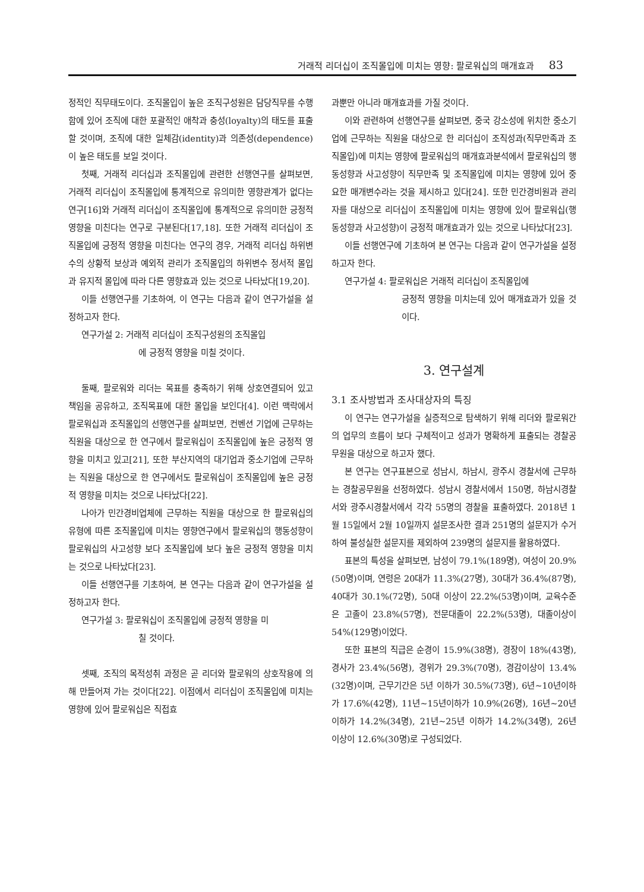거래적 리더십이 조직몰입에 미치는 영향: 팔로워십의 매개효과 83
정적인 직무태도이다. 조직몰입이 높은 조직구성원은 담당직무를 수행함에 있어 조직에 대한 포괄적인 애착과 충성(loyalty)의 태도를 표출할 것이며, 조직에 대한 일체감(identity)과 의존성(dependence)이 높은 태도를 보일 것이다.
첫째, 거래적 리더십과 조직몰입에 관련한 선행연구를 살펴보면, 거래적 리더십이 조직몰입에 통계적으로 유의미한 영향관계가 없다는 연구[16]와 거래적 리더십이 조직몰입에 통계적으로 유의미한 긍정적 영향을 미친다는 연구로 구분된다[17,18]. 또한 거래적 리더십이 조직몰입에 긍정적 영향을 미친다는 연구의 경우, 거래적 리더십 하위변수의 상황적 보상과 예외적 관리가 조직몰입의 하위변수 정서적 몰입과 유지적 몰입에 따라 다른 영향효과 있는 것으로 나타났다[19,20].
이들 선행연구를 기초하여, 이 연구는 다음과 같이 연구가설을 설정하고자 한다.
연구가설 2: 거래적 리더십이 조직구성원의 조직몰입
에 긍정적 영향을 미칠 것이다.
둘째, 팔로워와 리더는 목표를 충족하기 위해 상호연결되어 있고 책임을 공유하고, 조직목표에 대한 몰입을 보인다[4]. 이런 맥락에서 팔로워십과 조직몰입의 선행연구를 살펴보면, 컨벤션 기업에 근무하는 직원을 대상으로 한 연구에서 팔로워십이 조직몰입에 높은 긍정적 영향을 미치고 있고[21], 또한 부산지역의 대기업과 중소기업에 근무하는 직원을 대상으로 한 연구에서도 팔로워십이 조직몰입에 높은 긍정적 영향을 미치는 것으로 나타났다[22].
나아가 민간경비업체에 근무하는 직원을 대상으로 한 팔로워십의 유형에 따른 조직몰입에 미치는 영향연구에서 팔로워십의 행동성향이 팔로워십의 사고성향 보다 조직몰입에 보다 높은 긍정적 영향을 미치는 것으로 나타났다[23].
이들 선행연구를 기초하여, 본 연구는 다음과 같이 연구가설을 설정하고자 한다.
연구가설 3: 팔로워십이 조직몰입에 긍정적 영향을 미
칠 것이다.
셋째, 조직의 목적성취 과정은 곧 리더와 팔로워의 상호작용에 의해 만들어져 가는 것이다[22]. 이점에서 리더십이 조직몰입에 미치는 영향에 있어 팔로워십은 직접효
과뿐만 아니라 매개효과를 가질 것이다.
이와 관련하여 선행연구를 살펴보면, 중국 강소성에 위치한 중소기업에 근무하는 직원을 대상으로 한 리더십이 조직성과(직무만족과 조직몰입)에 미치는 영향에 팔로워십의 매개효과분석에서 팔로워십의 행동성향과 사고성향이 직무만족 및 조직몰입에 미치는 영향에 있어 중요한 매개변수라는 것을 제시하고 있다[24]. 또한 민간경비원과 관리자를 대상으로 리더십이 조직몰입에 미치는 영향에 있어 팔로워십(행동성향과 사고성향)이 긍정적 매개효과가 있는 것으로 나타났다[23].
이들 선행연구에 기초하여 본 연구는 다음과 같이 연구가설을 설정하고자 한다.
연구가설 4: 팔로워십은 거래적 리더십이 조직몰입에
긍정적 영향을 미치는데 있어 매개효과가 있을 것이다.
3. 연구설계
3.1 조사방법과 조사대상자의 특징
이 연구는 연구가설을 실증적으로 탐색하기 위해 리더와 팔로워간의 업무의 흐름이 보다 구체적이고 성과가 명확하게 표출되는 경찰공무원을 대상으로 하고자 했다.
본 연구는 연구표본으로 성남시, 하남시, 광주시 경찰서에 근무하는 경찰공무원을 선정하였다. 성남시 경찰서에서 150명, 하남시경찰서와 광주시경찰서에서 각각 55명의 경찰을 표출하였다. 2018년 1월 15일에서 2월 10일까지 설문조사한 결과 251명의 설문지가 수거하여 불성실한 설문지를 제외하여 239명의 설문지를 활용하였다.
표본의 특성을 살펴보면, 남성이 79.1%(189명), 여성이 20.9%(50명)이며, 연령은 20대가 11.3%(27명), 30대가 36.4%(87명), 40대가 30.1%(72명), 50대 이상이 22.2%(53명)이며, 교육수준은 고졸이 23.8%(57명), 전문대졸이 22.2%(53명), 대졸이상이 54%(129명)이었다.
또한 표본의 직급은 순경이 15.9%(38명), 경장이 18%(43명), 경사가 23.4%(56명), 경위가 29.3%(70명), 경감이상이 13.4%(32명)이며, 근무기간은 5년 이하가 30.5%(73명), 6년~10년이하가 17.6%(42명), 11년~15년이하가 10.9%(26명), 16년~20년 이하가 14.2%(34명), 21년~25년 이하가 14.2%(34명), 26년 이상이 12.6%(30명)로 구성되었다.